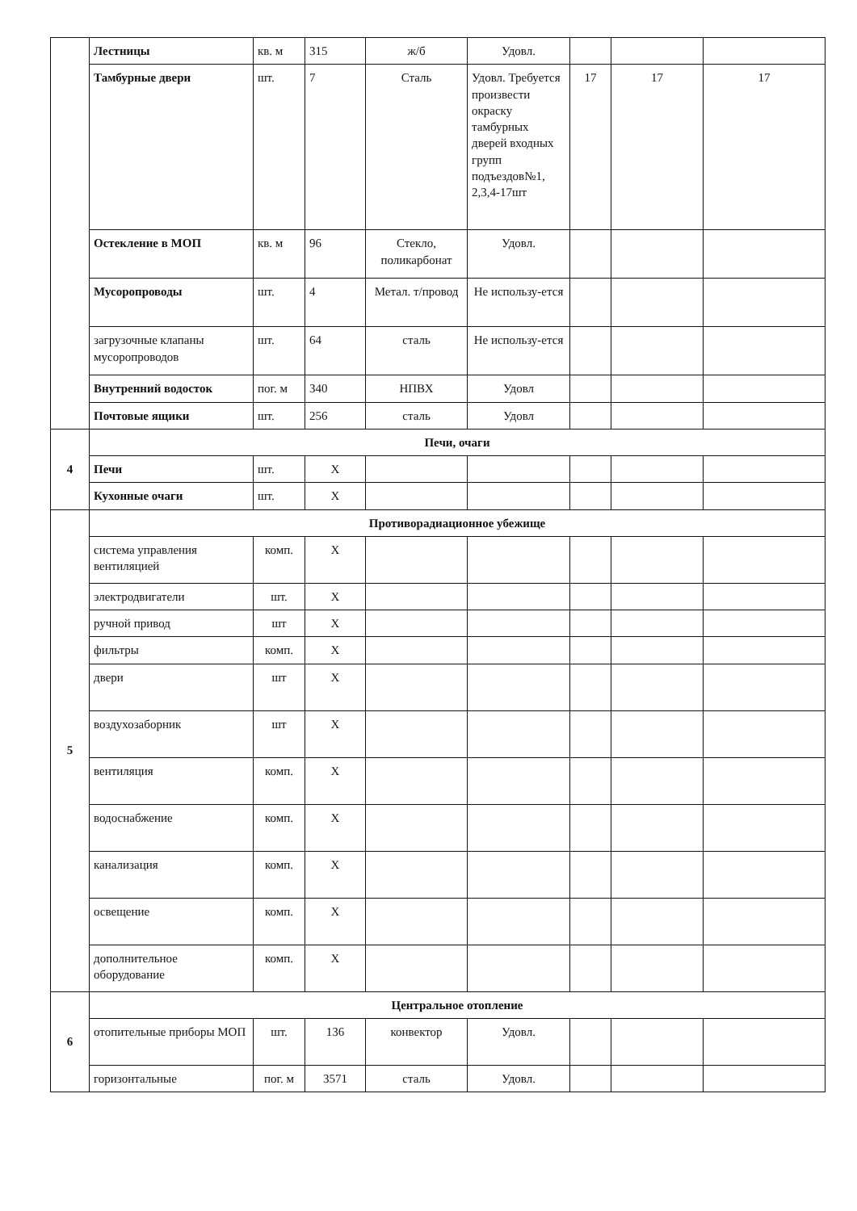| | Лестницы | кв. м | 315 | ж/б | Удовл. | | | |
| | Тамбурные двери | шт. | 7 | Сталь | Удовл. Требуется произвести окраску тамбурных дверей входных групп подъездов№1, 2,3,4-17шт | 17 | 17 | 17 |
| | Остекление в МОП | кв. м | 96 | Стекло, поликарбонат | Удовл. | | | |
| | Мусоропроводы | шт. | 4 | Метал. т/провод | Не использу-ется | | | |
| | загрузочные клапаны мусоропроводов | шт. | 64 | сталь | Не использу-ется | | | |
| | Внутренний водосток | пог. м | 340 | НПВХ | Удовл | | | |
| | Почтовые ящики | шт. | 256 | сталь | Удовл | | | |
| 4 | Печи, очаги | | | | | | | |
| | Печи | шт. | Х | | | | | |
| | Кухонные очаги | шт. | Х | | | | | |
| 5 | Противорадиационное убежище | | | | | | | |
| | система управления вентиляцией | комп. | Х | | | | | |
| | электродвигатели | шт. | Х | | | | | |
| | ручной привод | шт | Х | | | | | |
| | фильтры | комп. | Х | | | | | |
| | двери | шт | Х | | | | | |
| | воздухозаборник | шт | Х | | | | | |
| | вентиляция | комп. | Х | | | | | |
| | водоснабжение | комп. | Х | | | | | |
| | канализация | комп. | Х | | | | | |
| | освещение | комп. | Х | | | | | |
| | дополнительное оборудование | комп. | Х | | | | | |
| 6 | Центральное отопление | | | | | | | |
| | отопительные приборы МОП | шт. | 136 | конвектор | Удовл. | | | |
| | горизонтальные | пог. м | 3571 | сталь | Удовл. | | | |